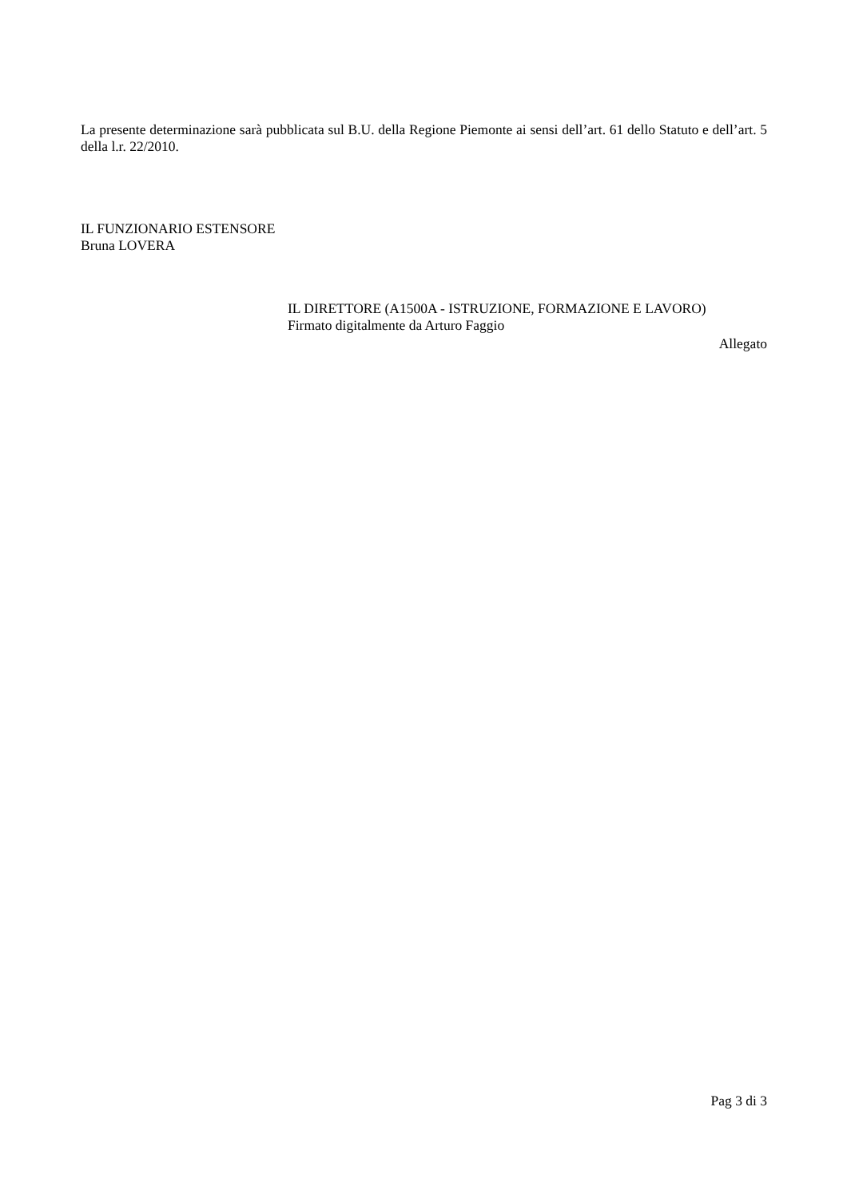La presente determinazione sarà pubblicata sul B.U. della Regione Piemonte ai sensi dell’art. 61 dello Statuto e dell’art. 5 della l.r. 22/2010.
IL FUNZIONARIO ESTENSORE
Bruna LOVERA
IL DIRETTORE (A1500A - ISTRUZIONE, FORMAZIONE E LAVORO)
Firmato digitalmente da Arturo Faggio
Allegato
Pag 3 di 3